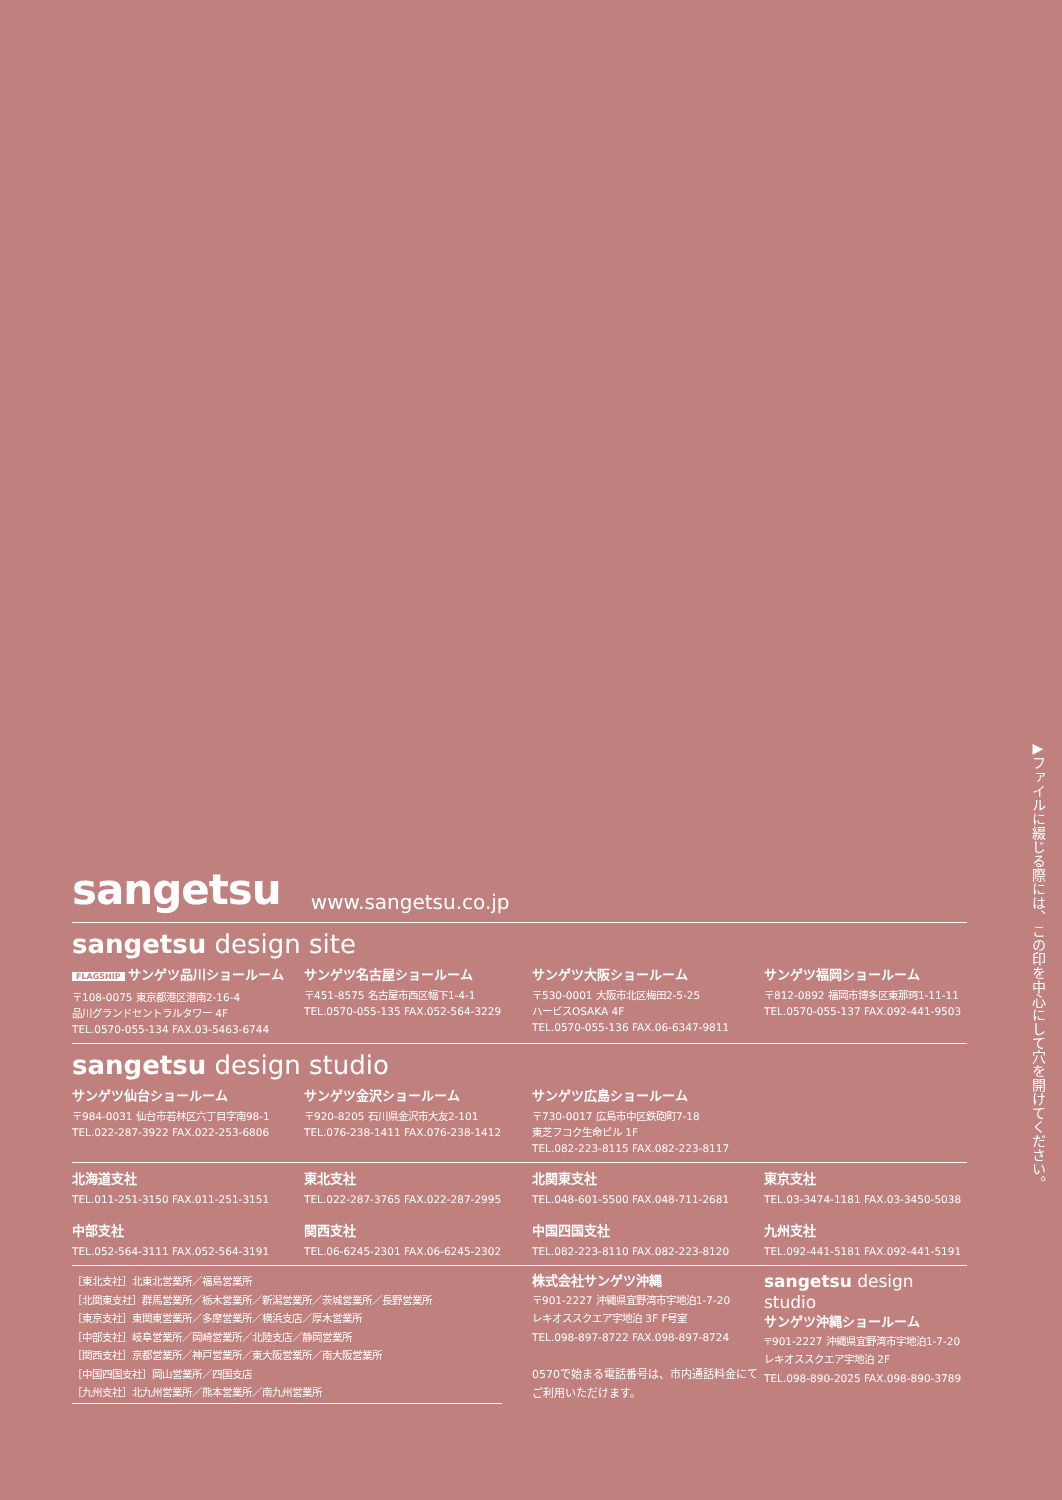sangetsu www.sangetsu.co.jp
sangetsu design site
FLAGSHIP サンゲツ品川ショールーム
〒108-0075 東京都港区港南2-16-4
品川グランドセントラルタワー 4F
TEL.0570-055-134 FAX.03-5463-6744
サンゲツ名古屋ショールーム
〒451-8575 名古屋市西区幅下1-4-1
TEL.0570-055-135 FAX.052-564-3229
サンゲツ大阪ショールーム
〒530-0001 大阪市北区梅田2-5-25
ハービスOSAKA 4F
TEL.0570-055-136 FAX.06-6347-9811
サンゲツ福岡ショールーム
〒812-0892 福岡市博多区東那珂1-11-11
TEL.0570-055-137 FAX.092-441-9503
sangetsu design studio
サンゲツ仙台ショールーム
〒984-0031 仙台市若林区六丁目字南98-1
TEL.022-287-3922 FAX.022-253-6806
サンゲツ金沢ショールーム
〒920-8205 石川県金沢市大友2-101
TEL.076-238-1411 FAX.076-238-1412
サンゲツ広島ショールーム
〒730-0017 広島市中区鉄砲町7-18
東芝フコク生命ビル 1F
TEL.082-223-8115 FAX.082-223-8117
北海道支社
TEL.011-251-3150 FAX.011-251-3151
中部支社
TEL.052-564-3111 FAX.052-564-3191
東北支社
TEL.022-287-3765 FAX.022-287-2995
関西支社
TEL.06-6245-2301 FAX.06-6245-2302
北関東支社
TEL.048-601-5500 FAX.048-711-2681
中国四国支社
TEL.082-223-8110 FAX.082-223-8120
東京支社
TEL.03-3474-1181 FAX.03-3450-5038
九州支社
TEL.092-441-5181 FAX.092-441-5191
［東北支社］北東北営業所／福島営業所
［北関東支社］群馬営業所／栃木営業所／新潟営業所／茨城営業所／長野営業所
［東京支社］東関東営業所／多摩営業所／横浜支店／厚木営業所
［中部支社］岐阜営業所／岡崎営業所／北陸支店／静岡営業所
［関西支社］京都営業所／神戸営業所／東大阪営業所／南大阪営業所
［中国四国支社］岡山営業所／四国支店
［九州支社］北九州営業所／熊本営業所／南九州営業所
株式会社サンゲツ沖縄
〒901-2227 沖縄県宜野湾市宇地泊1-7-20
レキオススクエア宇地泊 3F F号室
TEL.098-897-8722 FAX.098-897-8724
0570で始まる電話番号は、市内通話料金にてご利用いただけます。
sangetsu design studio
サンゲツ沖縄ショールーム
〒901-2227 沖縄県宜野湾市宇地泊1-7-20
レキオススクエア宇地泊 2F
TEL.098-890-2025 FAX.098-890-3789
▶ファイルに綴じる際には、この印を中心にして穴を開けてください。